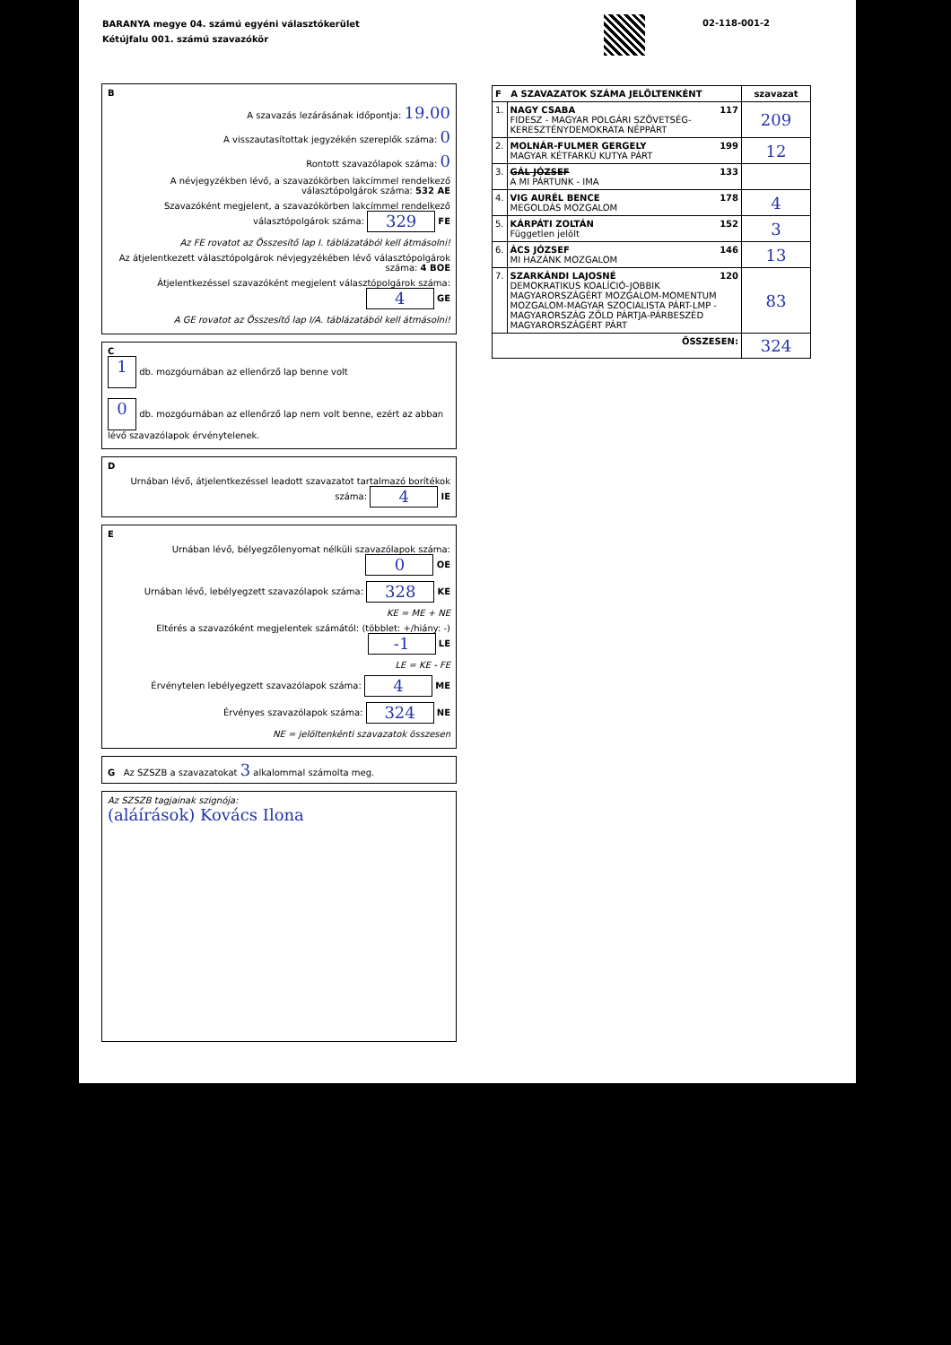BARANYA megye 04. számú egyéni választókerület
Kétújfalu 001. számú szavazókör
02-118-001-2
B
A szavazás lezárásának időpontja: 19.00
A visszautasítottak jegyzékén szereplők száma: 0
Rontott szavazólapok száma: 0
A névjegyzékben lévő, a szavazókörben lakcímmel rendelkező választópolgárok száma: 532 AE
Szavazóként megjelent, a szavazókörben lakcímmel rendelkező választópolgárok száma: 329 FE
Az FE rovatot az Összesítő lap I. táblázatából kell átmásolni!
Az átjelentkezett választópolgárok névjegyzékében lévő választópolgárok száma: 4 BOE
Átjelentkezéssel szavazóként megjelent választópolgárok száma: 4 GE
A GE rovatot az Összesítő lap I/A. táblázatából kell átmásolni!
C
1 db. mozgóurnában az ellenőrző lap benne volt
0 db. mozgóurnában az ellenőrző lap nem volt benne, ezért az abban lévő szavazólapok érvénytelenek.
D
Urnában lévő, átjelentkezéssel leadott szavazatot tartalmazó borítékok száma: 4 IE
E
Urnában lévő, bélyegzőlenyomat nélküli szavazólapok száma: 0 OE
Urnában lévő, lebélyegzett szavazólapok száma: 328 KE
KE = ME + NE
Eltérés a szavazóként megjelentek számától: (többlet: +/hiány: -) -1 LE
LE = KE - FE
Érvénytelen lebélyegzett szavazólapok száma: 4 ME
Érvényes szavazólapok száma: 324 NE
NE = jelöltenkénti szavazatok összesen
G Az SZSZB a szavazatokat 3 alkalommal számolta meg.
Az SZSZB tagjainak szignója:
(aláírások) Kovács Ilona
| F A SZAVAZATOK SZÁMA JELÖLTENKÉNT | | szavazat |
| --- | --- | --- |
| 1. | NAGY CSABA 117 FIDESZ - MAGYAR POLGÁRI SZÖVETSÉG-KERESZTÉNYDEMOKRATA NÉPPÁRT | 209 |
| 2. | MOLNÁR-FULMER GERGELY 199 MAGYAR KÉTFARKÚ KUTYA PÁRT | 12 |
| 3. | GÁL JÓZSEF 133 A MI PÁRTUNK - IMA | |
| 4. | VIG AURÉL BENCE 178 MEGOLDÁS MOZGALOM | 4 |
| 5. | KÁRPÁTI ZOLTÁN 152 Független jelölt | 3 |
| 6. | ÁCS JÓZSEF 146 MI HAZÁNK MOZGALOM | 13 |
| 7. | SZARKÁNDI LAJOSNÉ 120 DEMOKRATIKUS KOALÍCIÓ-JOBBIK MAGYARORSZÁGÉRT MOZGALOM-MOMENTUM MOZGALOM-MAGYAR SZOCIALISTA PÁRT-LMP - MAGYARORSZÁG ZÖLD PÁRTJA-PÁRBESZÉD MAGYARORSZÁGÉRT PÁRT | 83 |
| ÖSSZESEN: | | 324 |